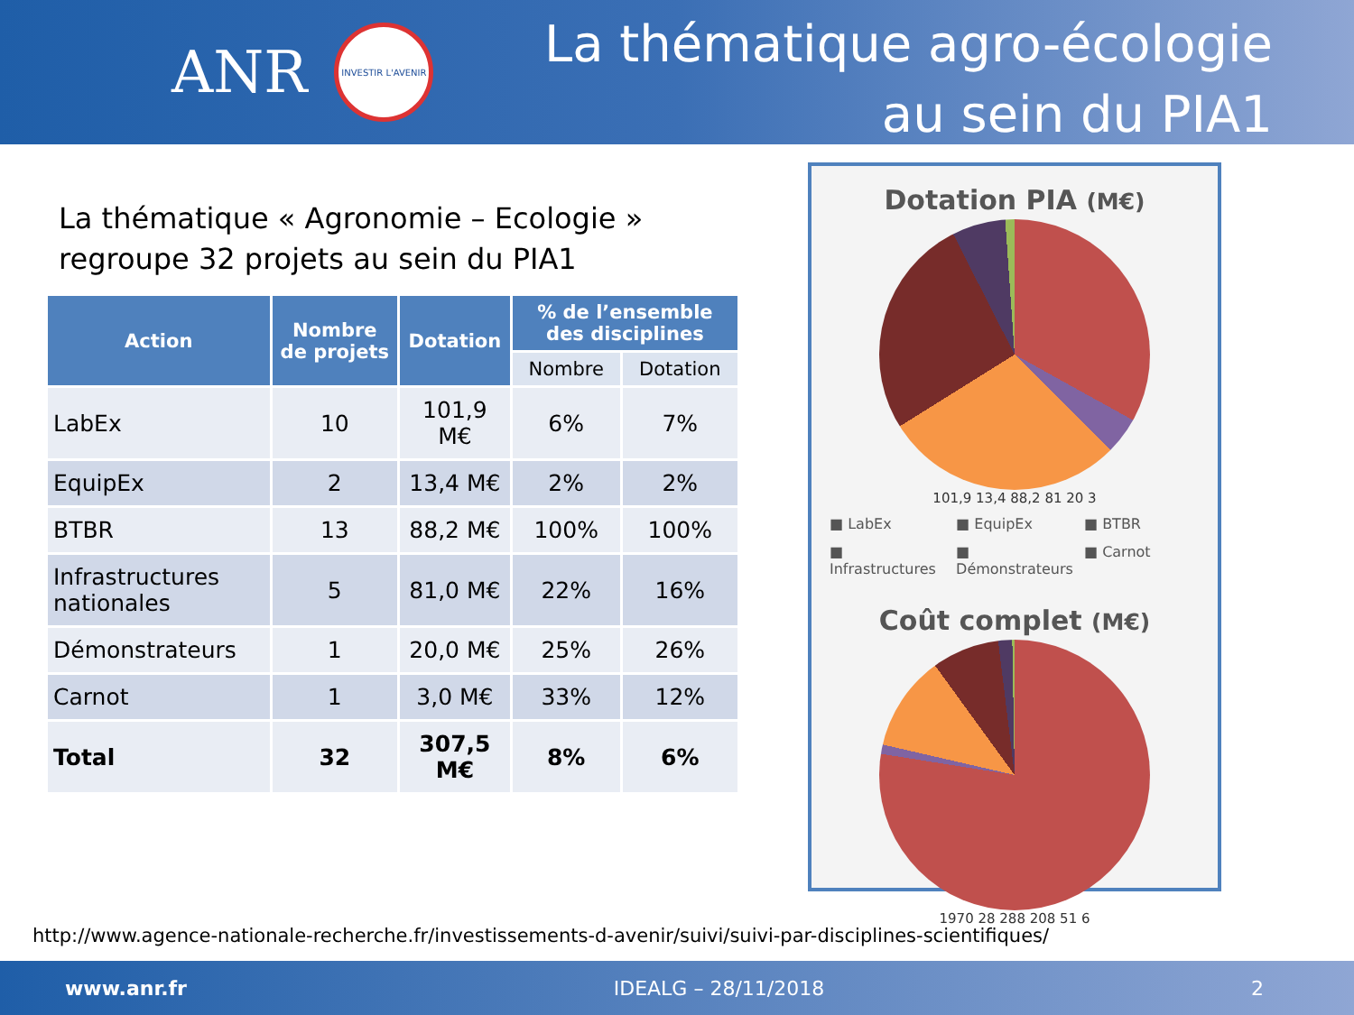ANR
INVESTIR L'AVENIR
La thématique agro-écologie
au sein du PIA1
La thématique « Agronomie – Ecologie »
regroupe 32 projets au sein du PIA1
| Action | Nombre de projets | Dotation | % de l’ensemble des disciplines | |
| --- | --- | --- | --- | --- |
| | | | Nombre | Dotation |
| LabEx | 10 | 101,9 M€ | 6% | 7% |
| EquipEx | 2 | 13,4 M€ | 2% | 2% |
| BTBR | 13 | 88,2 M€ | 100% | 100% |
| Infrastructures nationales | 5 | 81,0 M€ | 22% | 16% |
| Démonstrateurs | 1 | 20,0 M€ | 25% | 26% |
| Carnot | 1 | 3,0 M€ | 33% | 12% |
| Total | 32 | 307,5 M€ | 8% | 6% |
Dotation PIA (M€)
101,9 13,4 88,2 81 20 3
■ LabEx ■ EquipEx ■ BTBR ■ Infrastructures ■ Démonstrateurs ■ Carnot
Coût complet (M€)
1970 28 288 208 51 6
http://www.agence-nationale-recherche.fr/investissements-d-avenir/suivi/suivi-par-disciplines-scientifiques/
www.anr.fr IDEALG – 28/11/2018 2